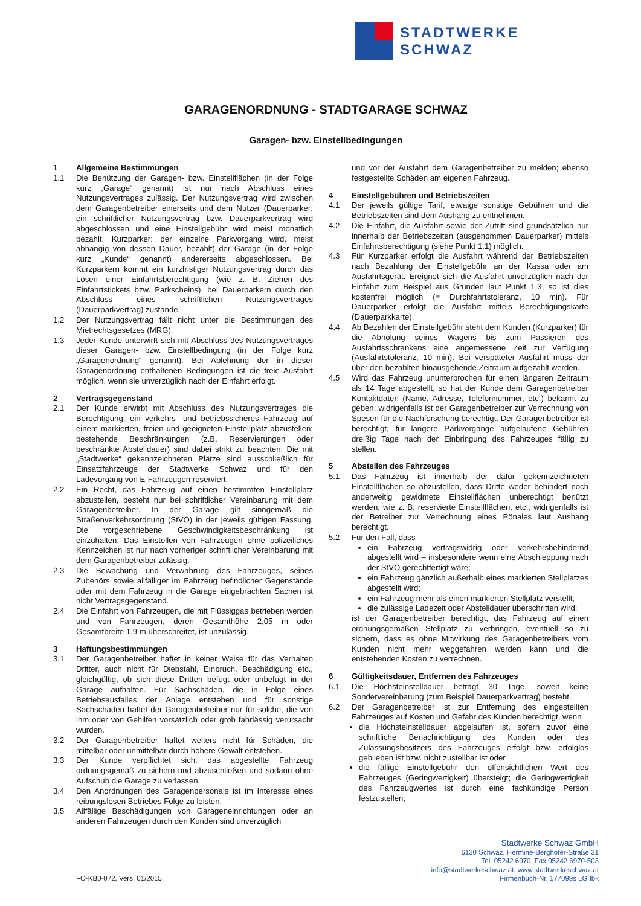STADTWERKE SCHWAZ
GARAGENORDNUNG - STADTGARAGE SCHWAZ
Garagen- bzw. Einstellbedingungen
1 Allgemeine Bestimmungen
1.1 Die Benützung der Garagen- bzw. Einstellflächen (in der Folge kurz „Garage“ genannt) ist nur nach Abschluss eines Nutzungsvertrages zulässig. Der Nutzungsvertrag wird zwischen dem Garagenbetreiber einerseits und dem Nutzer (Dauerparker: ein schriftlicher Nutzungsvertrag bzw. Dauerparkvertrag wird abgeschlossen und eine Einstellgebühr wird meist monatlich bezahlt; Kurzparker: der einzelne Parkvorgang wird, meist abhängig von dessen Dauer, bezahlt) der Garage (in der Folge kurz „Kunde“ genannt) andererseits abgeschlossen. Bei Kurzparkern kommt ein kurzfristiger Nutzungsvertrag durch das Lösen einer Einfahrtsberechtigung (wie z. B. Ziehen des Einfahrtstickets bzw. Parkscheins), bei Dauerparkern durch den Abschluss eines schriftlichen Nutzungsvertrages (Dauerparkvertrag) zustande.
1.2 Der Nutzungsvertrag fällt nicht unter die Bestimmungen des Mietrechtsgesetzes (MRG).
1.3 Jeder Kunde unterwirft sich mit Abschluss des Nutzungsvertrages dieser Garagen- bzw. Einstellbedingung (in der Folge kurz „Garagenordnung“ genannt). Bei Ablehnung der in dieser Garagenordnung enthaltenen Bedingungen ist die freie Ausfahrt möglich, wenn sie unverzüglich nach der Einfahrt erfolgt.
2 Vertragsgegenstand
2.1 Der Kunde erwirbt mit Abschluss des Nutzungsvertrages die Berechtigung, ein verkehrs- und betriebssicheres Fahrzeug auf einem markierten, freien und geeigneten Einstellplatz abzustellen; bestehende Beschränkungen (z.B. Reservierungen oder beschränkte Abstelldauer) sind dabei strikt zu beachten. Die mit „Stadtwerke“ gekennzeichneten Plätze sind ausschließlich für Einsatzfahrzeuge der Stadtwerke Schwaz und für den Ladevorgang von E-Fahrzeugen reserviert.
2.2 Ein Recht, das Fahrzeug auf einen bestimmten Einstellplatz abzustellen, besteht nur bei schriftlicher Vereinbarung mit dem Garagenbetreiber. In der Garage gilt sinngemäß die Straßenverkehrsordnung (StVO) in der jeweils gültigen Fassung. Die vorgeschriebene Geschwindigkeitsbeschränkung ist einzuhalten. Das Einstellen von Fahrzeugen ohne polizeiliches Kennzeichen ist nur nach vorheriger schriftlicher Vereinbarung mit dem Garagenbetreiber zulässig.
2.3 Die Bewachung und Verwahrung des Fahrzeuges, seines Zubehörs sowie allfälliger im Fahrzeug befindlicher Gegenstände oder mit dem Fahrzeug in die Garage eingebrachten Sachen ist nicht Vertragsgegenstand.
2.4 Die Einfahrt von Fahrzeugen, die mit Flüssiggas betrieben werden und von Fahrzeugen, deren Gesamthöhe 2,05 m oder Gesamtbreite 1,9 m überschreitet, ist unzulässig.
3 Haftungsbestimmungen
3.1 Der Garagenbetreiber haftet in keiner Weise für das Verhalten Dritter, auch nicht für Diebstahl, Einbruch, Beschädigung etc., gleichgültig, ob sich diese Dritten befugt oder unbefugt in der Garage aufhalten. Für Sachschäden, die in Folge eines Betriebsausfalles der Anlage entstehen und für sonstige Sachschäden haftet der Garagenbetreiber nur für solche, die von ihm oder von Gehilfen vorsätzlich oder grob fahrlässig verursacht wurden.
3.2 Der Garagenbetreiber haftet weiters nicht für Schäden, die mittelbar oder unmittelbar durch höhere Gewalt entstehen.
3.3 Der Kunde verpflichtet sich, das abgestellte Fahrzeug ordnungsgemäß zu sichern und abzuschließen und sodann ohne Aufschub die Garage zu verlassen.
3.4 Den Anordnungen des Garagenpersonals ist im Interesse eines reibungslosen Betriebes Folge zu leisten.
3.5 Allfällige Beschädigungen von Garageneinrichtungen oder an anderen Fahrzeugen durch den Kunden sind unverzüglich
und vor der Ausfahrt dem Garagenbetreiber zu melden; ebenso festgestellte Schäden am eigenen Fahrzeug.
4 Einstellgebühren und Betriebszeiten
4.1 Der jeweils gültige Tarif, etwaige sonstige Gebühren und die Betriebszeiten sind dem Aushang zu entnehmen.
4.2 Die Einfahrt, die Ausfahrt sowie der Zutritt sind grundsätzlich nur innerhalb der Betriebszeiten (ausgenommen Dauerparker) mittels Einfahrtsberechtigung (siehe Punkt 1.1) möglich.
4.3 Für Kurzparker erfolgt die Ausfahrt während der Betriebszeiten nach Bezahlung der Einstellgebühr an der Kassa oder am Ausfahrtsgerät. Ereignet sich die Ausfahrt unverzüglich nach der Einfahrt zum Beispiel aus Gründen laut Punkt 1.3, so ist dies kostenfrei möglich (= Durchfahrtstoleranz, 10 min). Für Dauerparker erfolgt die Ausfahrt mittels Berechtigungskarte (Dauerparkkarte).
4.4 Ab Bezahlen der Einstellgebühr steht dem Kunden (Kurzparker) für die Abholung seines Wagens bis zum Passieren des Ausfahrtsschrankens eine angemessene Zeit zur Verfügung (Ausfahrtstoleranz, 10 min). Bei verspäteter Ausfahrt muss der über den bezahlten hinausgehende Zeitraum aufgezahlt werden.
4.5 Wird das Fahrzeug ununterbrochen für einen längeren Zeitraum als 14 Tage abgestellt, so hat der Kunde dem Garagenbetreiber Kontaktdaten (Name, Adresse, Telefonnummer, etc.) bekannt zu geben; widrigenfalls ist der Garagenbetreiber zur Verrechnung von Spesen für die Nachforschung berechtigt. Der Garagenbetreiber ist berechtigt, für längere Parkvorgänge aufgelaufene Gebühren dreißig Tage nach der Einbringung des Fahrzeuges fällig zu stellen.
5 Abstellen des Fahrzeuges
5.1 Das Fahrzeug ist innerhalb der dafür gekennzeichneten Einstellflächen so abzustellen, dass Dritte weder behindert noch anderweitig gewidmete Einstellflächen unberechtigt benützt werden, wie z. B. reservierte Einstellflächen, etc.; widrigenfalls ist der Betreiber zur Verrechnung eines Pönales laut Aushang berechtigt.
5.2 Für den Fall, dass
ein Fahrzeug vertragswidrig oder verkehrsbehindernd abgestellt wird – insbesondere wenn eine Abschleppung nach der StVO gerechtfertigt wäre;
ein Fahrzeug gänzlich außerhalb eines markierten Stellplatzes abgestellt wird;
ein Fahrzeug mehr als einen markierten Stellplatz verstellt;
die zulässige Ladezeit oder Abstelldauer überschritten wird;
ist der Garagenbetreiber berechtigt, das Fahrzeug auf einen ordnungsgemäßen Stellplatz zu verbringen, eventuell so zu sichern, dass es ohne Mitwirkung des Garagenbetreibers vom Kunden nicht mehr weggefahren werden kann und die entstehenden Kosten zu verrechnen.
6 Gültigkeitsdauer, Entfernen des Fahrzeuges
6.1 Die Höchsteinstelldauer beträgt 30 Tage, soweit keine Sondervereinbarung (zum Beispiel Dauerparkvertrag) besteht.
6.2 Der Garagenbetreiber ist zur Entfernung des eingestellten Fahrzeuges auf Kosten und Gefahr des Kunden berechtigt, wenn
die Höchsteinstelldauer abgelaufen ist, sofern zuvor eine schriftliche Benachrichtigung des Kunden oder des Zulassungsbesitzers des Fahrzeuges erfolgt bzw. erfolglos geblieben ist bzw. nicht zustellbar ist oder
die fällige Einstellgebühr den offensichtlichen Wert des Fahrzeuges (Geringwertigkeit) übersteigt; die Geringwertigkeit des Fahrzeugwertes ist durch eine fachkundige Person festzustellen;
FO-KB0-072, Vers. 01/2015
Stadtwerke Schwaz GmbH
6130 Schwaz, Hermine-Berghofer-Straße 31
Tel. 05242 6970, Fax 05242 6970-503
info@stadtwerkeschwaz.at, www.stadtwerkeschwaz.at
Firmenbuch-Nr. 177099s LG Ibk